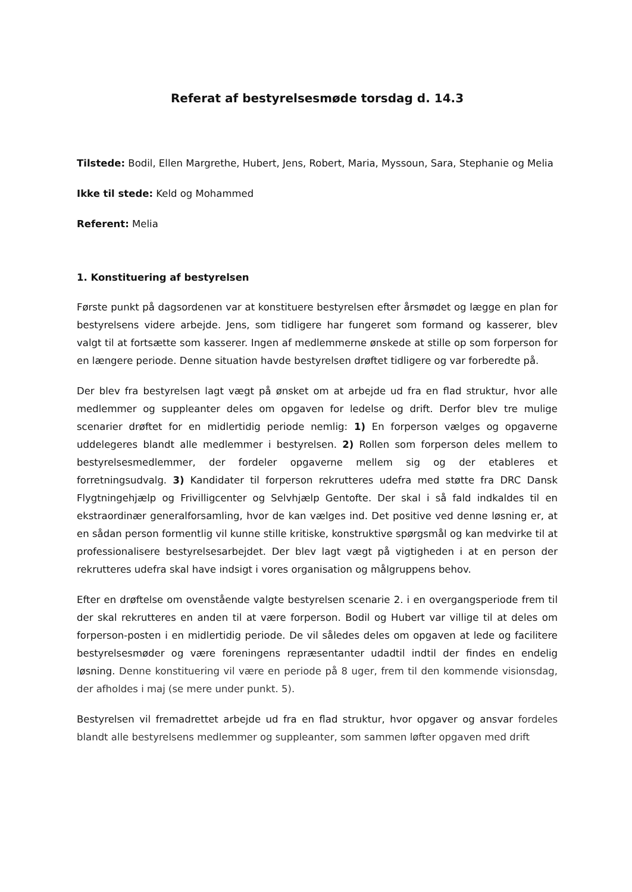Referat af bestyrelsesmøde torsdag d. 14.3
Tilstede: Bodil, Ellen Margrethe, Hubert, Jens, Robert, Maria, Myssoun, Sara, Stephanie og Melia
Ikke til stede: Keld og Mohammed
Referent: Melia
1. Konstituering af bestyrelsen
Første punkt på dagsordenen var at konstituere bestyrelsen efter årsmødet og lægge en plan for bestyrelsens videre arbejde. Jens, som tidligere har fungeret som formand og kasserer, blev valgt til at fortsætte som kasserer. Ingen af medlemmerne ønskede at stille op som forperson for en længere periode. Denne situation havde bestyrelsen drøftet tidligere og var forberedte på.
Der blev fra bestyrelsen lagt vægt på ønsket om at arbejde ud fra en flad struktur, hvor alle medlemmer og suppleanter deles om opgaven for ledelse og drift. Derfor blev tre mulige scenarier drøftet for en midlertidig periode nemlig: 1) En forperson vælges og opgaverne uddelegeres blandt alle medlemmer i bestyrelsen. 2) Rollen som forperson deles mellem to bestyrelsesmedlemmer, der fordeler opgaverne mellem sig og der etableres et forretningsudvalg. 3) Kandidater til forperson rekrutteres udefra med støtte fra DRC Dansk Flygtningehjælp og Frivilligcenter og Selvhjælp Gentofte. Der skal i så fald indkaldes til en ekstraordinær generalforsamling, hvor de kan vælges ind. Det positive ved denne løsning er, at en sådan person formentlig vil kunne stille kritiske, konstruktive spørgsmål og kan medvirke til at professionalisere bestyrelsesarbejdet. Der blev lagt vægt på vigtigheden i at en person der rekrutteres udefra skal have indsigt i vores organisation og målgruppens behov.
Efter en drøftelse om ovenstående valgte bestyrelsen scenarie 2. i en overgangsperiode frem til der skal rekrutteres en anden til at være forperson. Bodil og Hubert var villige til at deles om forperson-posten i en midlertidig periode. De vil således deles om opgaven at lede og facilitere bestyrelsesmøder og være foreningens repræsentanter udadtil indtil der findes en endelig løsning. Denne konstituering vil være en periode på 8 uger, frem til den kommende visionsdag, der afholdes i maj (se mere under punkt. 5).
Bestyrelsen vil fremadrettet arbejde ud fra en flad struktur, hvor opgaver og ansvar fordeles blandt alle bestyrelsens medlemmer og suppleanter, som sammen løfter opgaven med drift